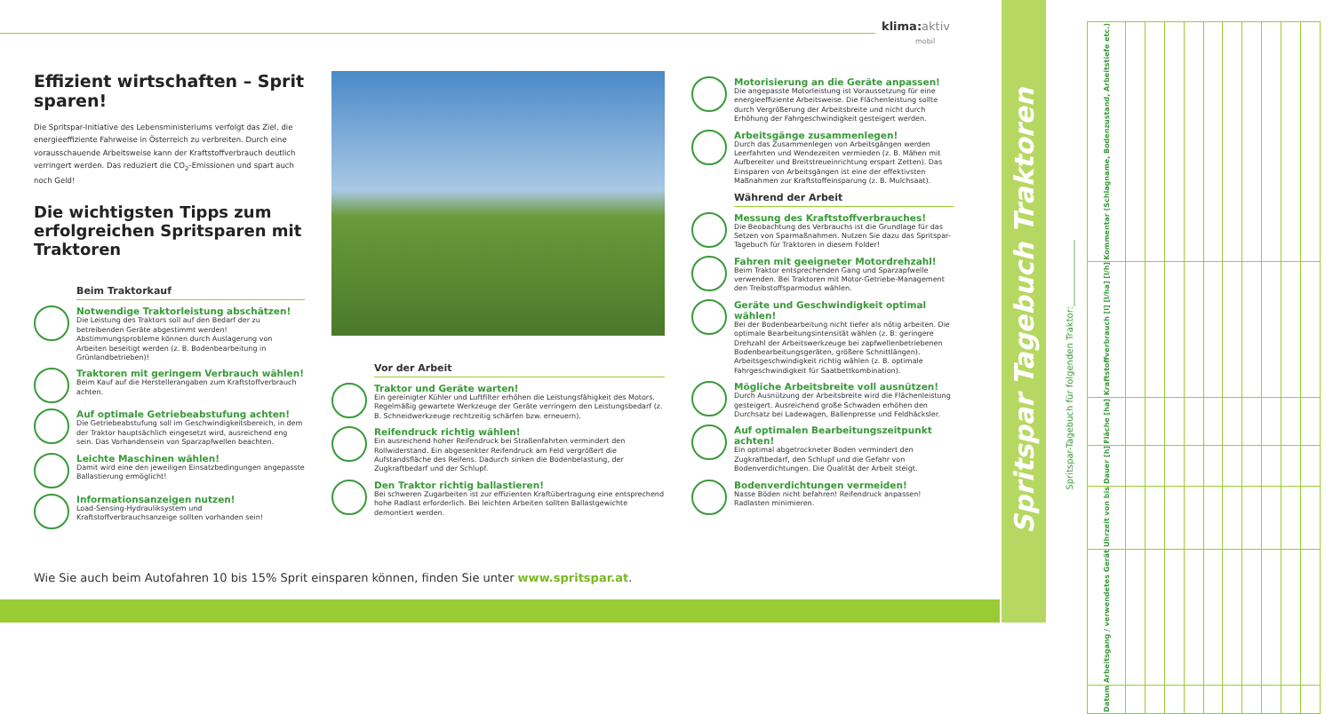klima: aktiv
mobil
Effizient wirtschaften – Sprit sparen!
Die Spritspar-Initiative des Lebensministeriums verfolgt das Ziel, die energieeffiziente Fahrweise in Österreich zu verbreiten. Durch eine vorausschauende Arbeitsweise kann der Kraftstoffverbrauch deutlich verringert werden. Das reduziert die CO<sub>2</sub>-Emissionen und spart auch noch Geld!
Die wichtigsten Tipps zum erfolgreichen Spritsparen mit Traktoren
Beim Traktorkauf
Notwendige Traktorleistung abschätzen!
Die Leistung des Traktors soll auf den Bedarf der zu betreibenden Geräte abgestimmt werden! Abstimmungsprobleme können durch Auslagerung von Arbeiten beseitigt werden (z. B. Bodenbearbeitung in Grünlandbetrieben)!
Traktoren mit geringem Verbrauch wählen!
Beim Kauf auf die Herstellerangaben zum Kraftstoffverbrauch achten.
Auf optimale Getriebeabstufung achten!
Die Getriebeabstufung soll im Geschwindigkeitsbereich, in dem der Traktor hauptsächlich eingesetzt wird, ausreichend eng sein. Das Vorhandensein von Sparzapfwellen beachten.
Leichte Maschinen wählen!
Damit wird eine den jeweiligen Einsatzbedingungen angepasste Ballastierung ermöglicht!
Informationsanzeigen nutzen!
Load-Sensing-Hydrauliksystem und Kraftstoffverbrauchsanzeige sollten vorhanden sein!
Vor der Arbeit
Traktor und Geräte warten!
Ein gereinigter Kühler und Luftfilter erhöhen die Leistungsfähigkeit des Motors. Regelmäßig gewartete Werkzeuge der Geräte verringern den Leistungsbedarf (z. B. Schneidwerkzeuge rechtzeitig schärfen bzw. erneuern).
Reifendruck richtig wählen!
Ein ausreichend hoher Reifendruck bei Straßenfahrten vermindert den Rollwiderstand. Ein abgesenkter Reifendruck am Feld vergrößert die Aufstandsfläche des Reifens. Dadurch sinken die Bodenbelastung, der Zugkraftbedarf und der Schlupf.
Den Traktor richtig ballastieren!
Bei schweren Zugarbeiten ist zur effizienten Kraftübertragung eine entsprechend hohe Radlast erforderlich. Bei leichten Arbeiten sollten Ballastgewichte demontiert werden.
Motorisierung an die Geräte anpassen!
Die angepasste Motorleistung ist Voraussetzung für eine energieeffiziente Arbeitsweise. Die Flächenleistung sollte durch Vergrößerung der Arbeitsbreite und nicht durch Erhöhung der Fahrgeschwindigkeit gesteigert werden.
Arbeitsgänge zusammenlegen!
Durch das Zusammenlegen von Arbeitsgängen werden Leerfahrten und Wendezeiten vermieden (z. B. Mähen mit Aufbereiter und Breitstreueinrichtung erspart Zetten). Das Einsparen von Arbeitsgängen ist eine der effektivsten Maßnahmen zur Kraftstoffeinsparung (z. B. Mulchsaat).
Während der Arbeit
Messung des Kraftstoffverbrauches!
Die Beobachtung des Verbrauchs ist die Grundlage für das Setzen von Sparmaßnahmen. Nutzen Sie dazu das Spritspar-Tagebuch für Traktoren in diesem Folder!
Fahren mit geeigneter Motordrehzahl!
Beim Traktor entsprechenden Gang und Sparzapfwelle verwenden. Bei Traktoren mit Motor-Getriebe-Management den Treibstoffsparmodus wählen.
Geräte und Geschwindigkeit optimal wählen!
Bei der Bodenbearbeitung nicht tiefer als nötig arbeiten. Die optimale Bearbeitungsintensität wählen (z. B: geringere Drehzahl der Arbeitswerkzeuge bei zapfwellenbetriebenen Bodenbearbeitungsgeräten, größere Schnittlängen). Arbeitsgeschwindigkeit richtig wählen (z. B. optimale Fahrgeschwindigkeit für Saatbettkombination).
Mögliche Arbeitsbreite voll ausnützen!
Durch Ausnützung der Arbeitsbreite wird die Flächenleistung gesteigert. Ausreichend große Schwaden erhöhen den Durchsatz bei Ladewagen, Ballenpresse und Feldhäcksler.
Auf optimalen Bearbeitungszeitpunkt achten!
Ein optimal abgetrockneter Boden vermindert den Zugkraftbedarf, den Schlupf und die Gefahr von Bodenverdichtungen. Die Qualität der Arbeit steigt.
Bodenverdichtungen vermeiden!
Nasse Böden nicht befahren! Reifendruck anpassen! Radlasten minimieren.
Wie Sie auch beim Autofahren 10 bis 15% Sprit einsparen können, finden Sie unter www.spritspar.at.
Spritspar Tagebuch Traktoren
Spritspar-Tagebuch für folgenden Traktor:_______________
| Kommentar (Schlagname, Bodenzustand, Arbeitstiefe etc.) | | | | | | | | | | |
| Kraftstoffverbrauch [l] [l/ha] [l/h] | | | | | | | | | | |
| Fläche [ha] | | | | | | | | | | |
| Dauer [h] | | | | | | | | | | |
| Uhrzeit von bis | | | | | | | | | | |
| Arbeitsgang / verwendetes Gerät | | | | | | | | | | |
| Datum | | | | | | | | | | |